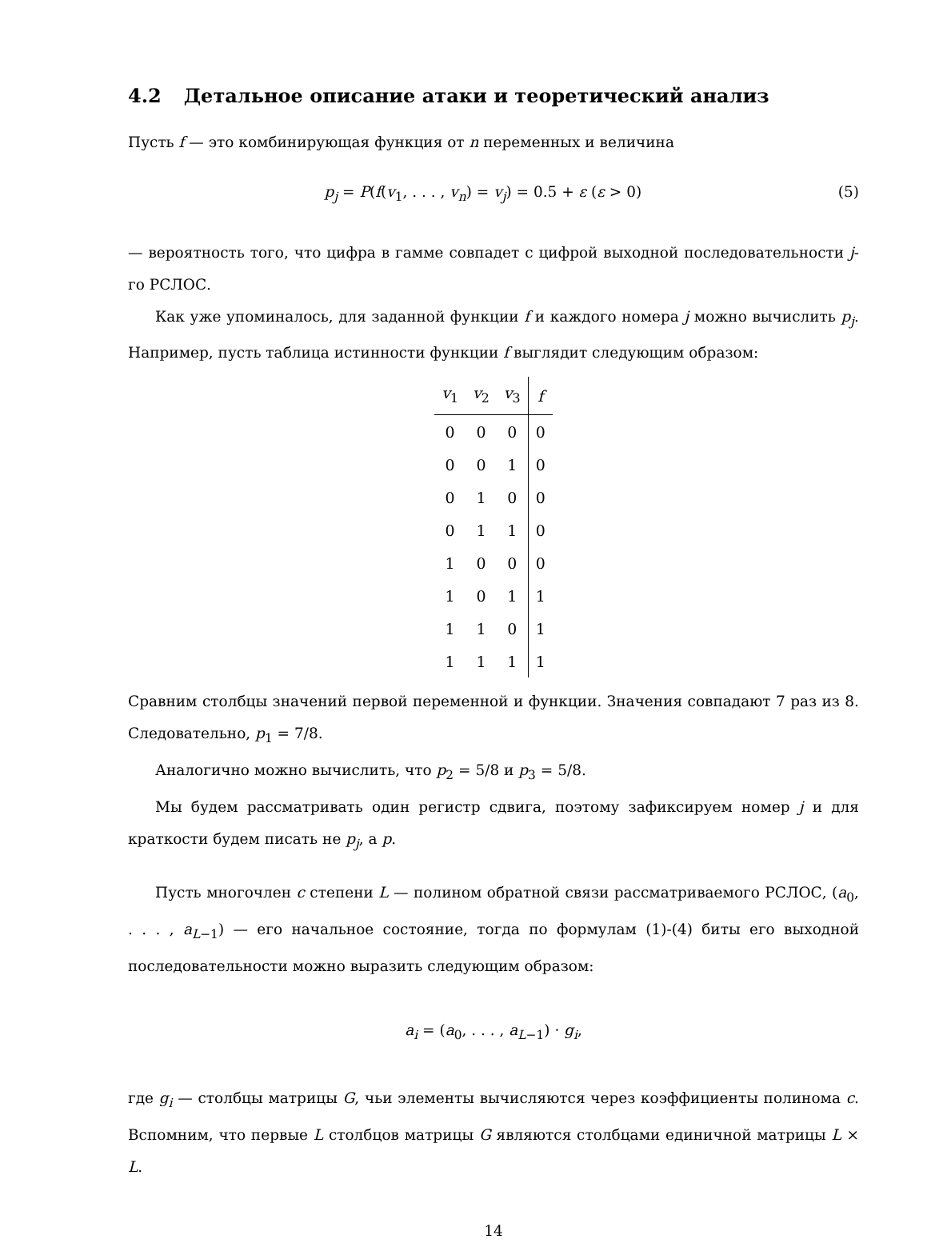4.2 Детальное описание атаки и теоретический анализ
Пусть f — это комбинирующая функция от n переменных и величина
p<sub>j</sub> = P(f(v<sub>1</sub>, . . . , v<sub>n</sub>) = v<sub>j</sub>) = 0.5 + ε (ε > 0)
(5)
— вероятность того, что цифра в гамме совпадет с цифрой выходной последовательности j-го РСЛОС.
Как уже упоминалось, для заданной функции f и каждого номера j можно вычислить p<sub>j</sub>. Например, пусть таблица истинности функции f выглядит следующим образом:
| v<sub>1</sub> | v<sub>2</sub> | v<sub>3</sub> | f |
| --- | --- | --- | --- |
| 0 | 0 | 0 | 0 |
| 0 | 0 | 1 | 0 |
| 0 | 1 | 0 | 0 |
| 0 | 1 | 1 | 0 |
| 1 | 0 | 0 | 0 |
| 1 | 0 | 1 | 1 |
| 1 | 1 | 0 | 1 |
| 1 | 1 | 1 | 1 |
Сравним столбцы значений первой переменной и функции. Значения совпадают 7 раз из 8. Следовательно, p<sub>1</sub> = 7/8.
Аналогично можно вычислить, что p<sub>2</sub> = 5/8 и p<sub>3</sub> = 5/8.
Мы будем рассматривать один регистр сдвига, поэтому зафиксируем номер j и для краткости будем писать не p<sub>j</sub>, а p.
Пусть многочлен c степени L — полином обратной связи рассматриваемого РСЛОС, (a<sub>0</sub>, . . . , a<sub>L−1</sub>) — его начальное состояние, тогда по формулам (1)-(4) биты его выходной последовательности можно выразить следующим образом:
a<sub>i</sub> = (a<sub>0</sub>, . . . , a<sub>L−1</sub>) · g<sub>i</sub>,
где g<sub>i</sub> — столбцы матрицы G, чьи элементы вычисляются через коэффициенты полинома c. Вспомним, что первые L столбцов матрицы G являются столбцами единичной матрицы L × L.
14